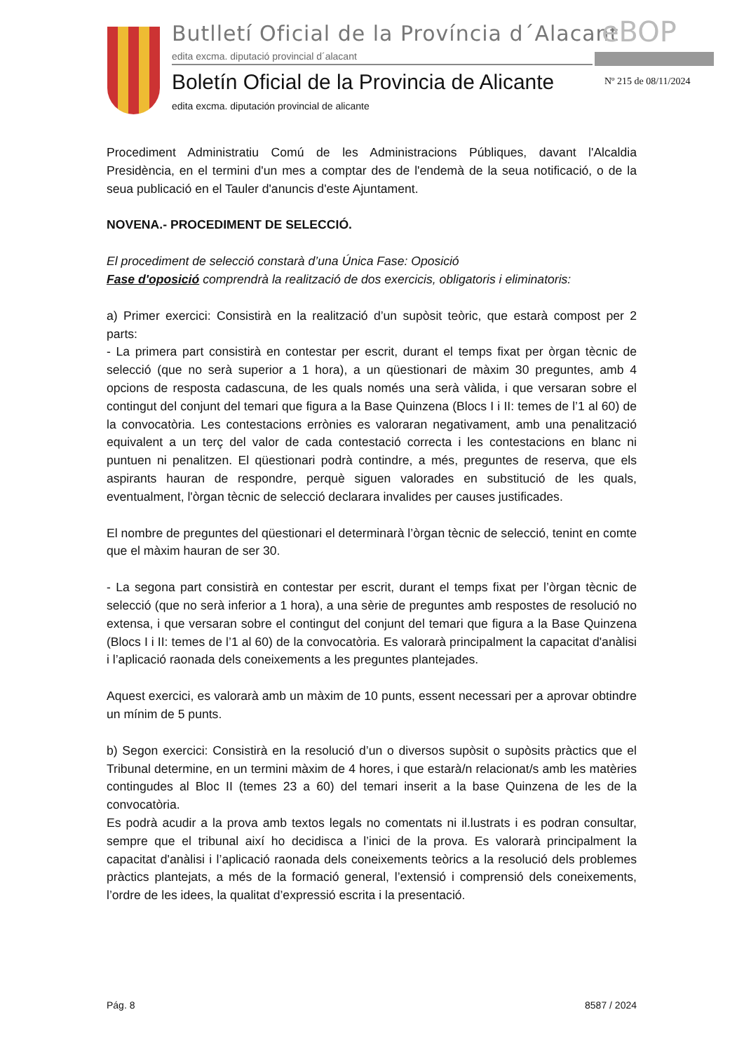Butlletí Oficial de la Província d´Alacant
edita excma. diputació provincial d´alacant
eBOP
Boletín Oficial de la Provincia de Alicante
Nº 215 de 08/11/2024
edita excma. diputación provincial de alicante
Procediment Administratiu Comú de les Administracions Públiques, davant l'Alcaldia Presidència, en el termini d'un mes a comptar des de l'endemà de la seua notificació, o de la seua publicació en el Tauler d'anuncis d'este Ajuntament.
NOVENA.- PROCEDIMENT DE SELECCIÓ.
El procediment de selecció constarà d’una Única Fase: Oposició
Fase d'oposició comprendrà la realització de dos exercicis, obligatoris i eliminatoris:
a) Primer exercici: Consistirà en la realització d’un supòsit teòric, que estarà compost per 2 parts:
- La primera part consistirà en contestar per escrit, durant el temps fixat per òrgan tècnic de selecció (que no serà superior a 1 hora), a un qüestionari de màxim 30 preguntes, amb 4 opcions de resposta cadascuna, de les quals només una serà vàlida, i que versaran sobre el contingut del conjunt del temari que figura a la Base Quinzena (Blocs I i II: temes de l’1 al 60) de la convocatòria. Les contestacions errònies es valoraran negativament, amb una penalització equivalent a un terç del valor de cada contestació correcta i les contestacions en blanc ni puntuen ni penalitzen. El qüestionari podrà contindre, a més, preguntes de reserva, que els aspirants hauran de respondre, perquè siguen valorades en substitució de les quals, eventualment, l'òrgan tècnic de selecció declarara invalides per causes justificades.
El nombre de preguntes del qüestionari el determinarà l’òrgan tècnic de selecció, tenint en comte que el màxim hauran de ser 30.
- La segona part consistirà en contestar per escrit, durant el temps fixat per l’òrgan tècnic de selecció (que no serà inferior a 1 hora), a una sèrie de preguntes amb respostes de resolució no extensa, i que versaran sobre el contingut del conjunt del temari que figura a la Base Quinzena (Blocs I i II: temes de l’1 al 60) de la convocatòria. Es valorarà principalment la capacitat d'anàlisi i l’aplicació raonada dels coneixements a les preguntes plantejades.
Aquest exercici, es valorarà amb un màxim de 10 punts, essent necessari per a aprovar obtindre un mínim de 5 punts.
b) Segon exercici: Consistirà en la resolució d’un o diversos supòsit o supòsits pràctics que el Tribunal determine, en un termini màxim de 4 hores, i que estarà/n relacionat/s amb les matèries contingudes al Bloc II (temes 23 a 60) del temari inserit a la base Quinzena de les de la convocatòria.
Es podrà acudir a la prova amb textos legals no comentats ni il.lustrats i es podran consultar, sempre que el tribunal així ho decidisca a l’inici de la prova. Es valorarà principalment la capacitat d'anàlisi i l’aplicació raonada dels coneixements teòrics a la resolució dels problemes pràctics plantejats, a més de la formació general, l’extensió i comprensió dels coneixements, l’ordre de les idees, la qualitat d’expressió escrita i la presentació.
Pág. 8 8587 / 2024